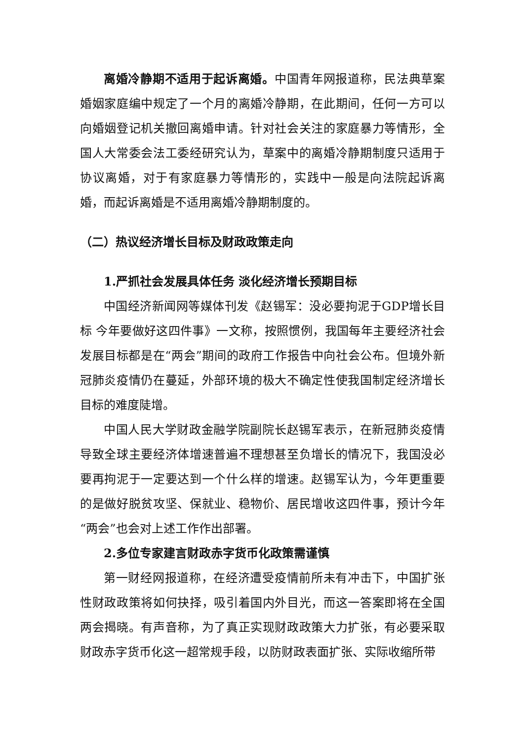离婚冷静期不适用于起诉离婚。中国青年网报道称，民法典草案婚姻家庭编中规定了一个月的离婚冷静期，在此期间，任何一方可以向婚姻登记机关撤回离婚申请。针对社会关注的家庭暴力等情形，全国人大常委会法工委经研究认为，草案中的离婚冷静期制度只适用于协议离婚，对于有家庭暴力等情形的，实践中一般是向法院起诉离婚，而起诉离婚是不适用离婚冷静期制度的。
（二）热议经济增长目标及财政政策走向
1.严抓社会发展具体任务 淡化经济增长预期目标
中国经济新闻网等媒体刊发《赵锡军：没必要拘泥于GDP增长目标 今年要做好这四件事》一文称，按照惯例，我国每年主要经济社会发展目标都是在“两会”期间的政府工作报告中向社会公布。但境外新冠肺炎疫情仍在蔓延，外部环境的极大不确定性使我国制定经济增长目标的难度陡增。
中国人民大学财政金融学院副院长赵锡军表示，在新冠肺炎疫情导致全球主要经济体增速普遍不理想甚至负增长的情况下，我国没必要再拘泥于一定要达到一个什么样的增速。赵锡军认为，今年更重要的是做好脱贫攻坚、保就业、稳物价、居民增收这四件事，预计今年“两会”也会对上述工作作出部署。
2.多位专家建言财政赤字货币化政策需谨慎
第一财经网报道称，在经济遭受疫情前所未有冲击下，中国扩张性财政政策将如何抉择，吸引着国内外目光，而这一答案即将在全国两会揭晓。有声音称，为了真正实现财政政策大力扩张，有必要采取财政赤字货币化这一超常规手段，以防财政表面扩张、实际收缩所带